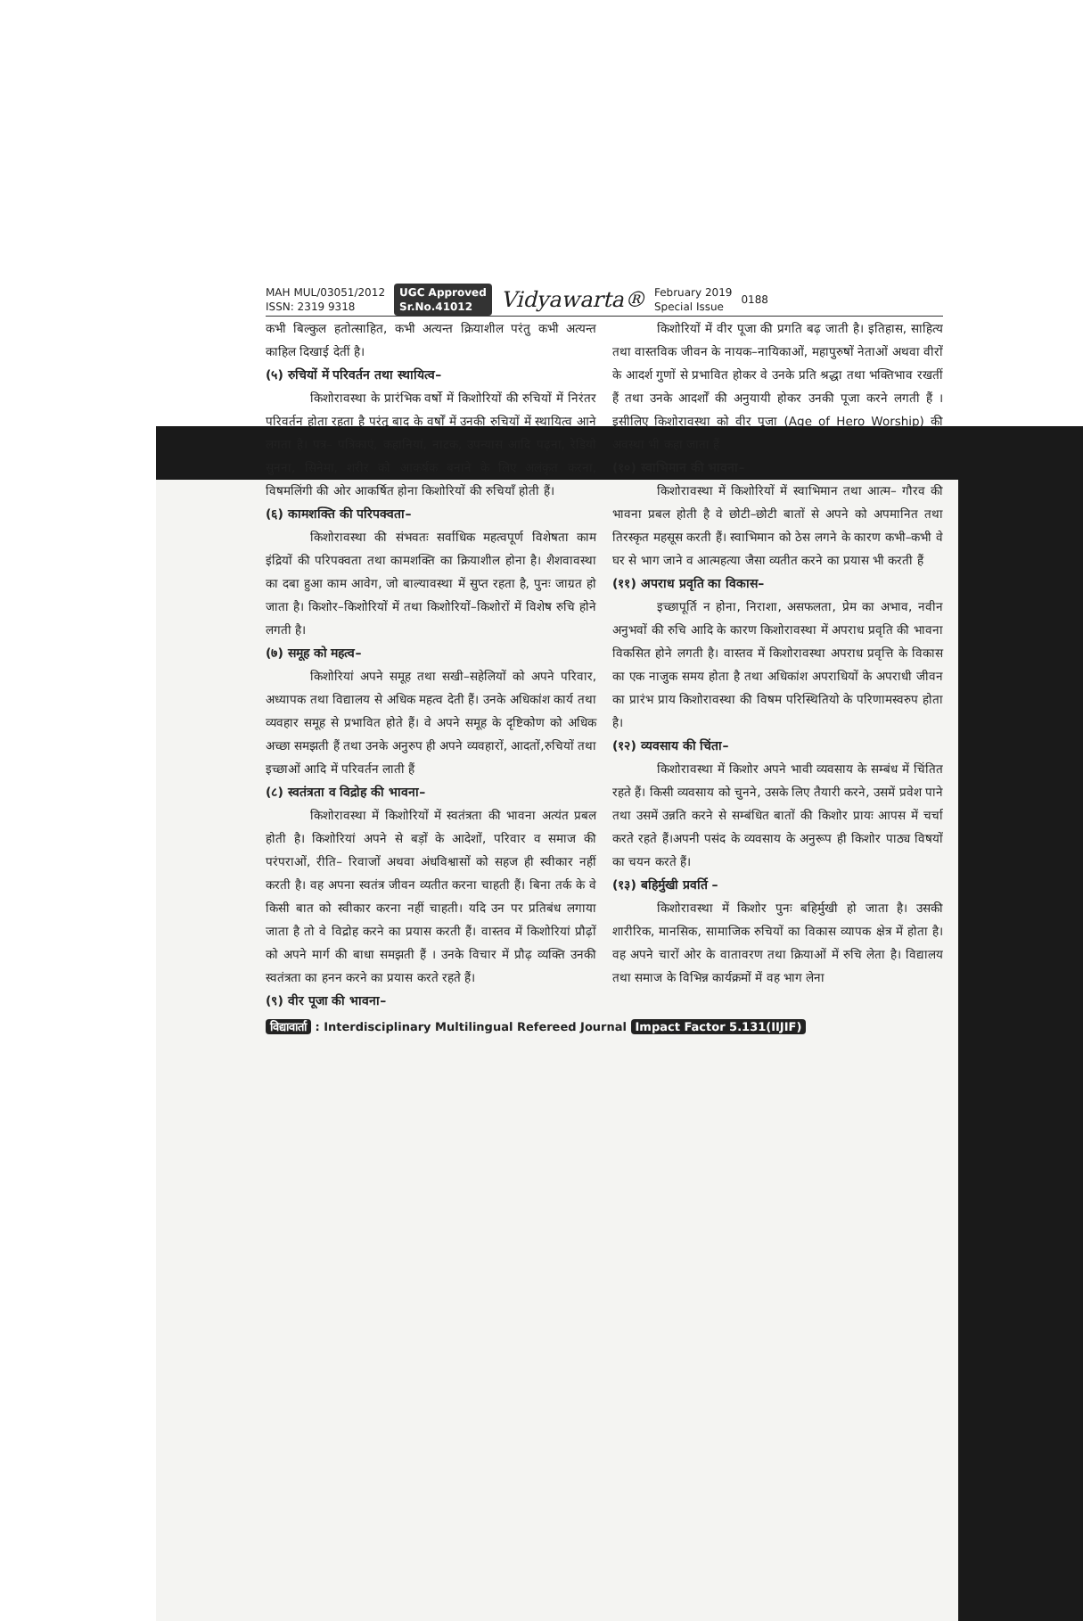MAH MUL/03051/2012
ISSN: 2319 9318
UGC Approved
Sr.No.41012
Vidyawarta®
February 2019
Special Issue
0188
कभी बिल्कुल हतोत्साहित, कभी अत्यन्त क्रियाशील परंतु कभी अत्यन्त काहिल दिखाई देतीं है।
(५) रुचियों में परिवर्तन तथा स्थायित्व–
किशोरावस्था के प्रारंभिक वर्षो में किशोरियों की रुचियों में निरंतर परिवर्तन होता रहता है परंतु बाद के वर्षों में उनकी रुचियों में स्थायित्व आने लगता है। पत्र– पत्रिकाएं, कहानियां, नाटक, उपन्यास आदि पढ़ना, रेडियो सुनना, सिनेमा, शरीर को आकर्षक बनाने के लिए अलंकृत करना, विषमलिंगी की ओर आकर्षित होना किशोरियों की रुचियाँ होती हैं।
(६) कामशक्ति की परिपक्वता–
किशोरावस्था की संभवतः सर्वाधिक महत्वपूर्ण विशेषता काम इंद्रियों की परिपक्वता तथा कामशक्ति का क्रियाशील होना है। शैशवावस्था का दबा हुआ काम आवेग, जो बाल्यावस्था में सुप्त रहता है, पुनः जाग्रत हो जाता है। किशोर–किशोरियों में तथा किशोरियों–किशोरों में विशेष रुचि होने लगती है।
(७) समूह को महत्व–
किशोरियां अपने समूह तथा सखी–सहेलियों को अपने परिवार, अध्यापक तथा विद्यालय से अधिक महत्व देती हैं। उनके अधिकांश कार्य तथा व्यवहार समूह से प्रभावित होते हैं। वे अपने समूह के दृष्टिकोण को अधिक अच्छा समझती हैं तथा उनके अनुरुप ही अपने व्यवहारों, आदतों,रुचियों तथा इच्छाओं आदि में परिवर्तन लाती हैं
(८) स्वतंत्रता व विद्रोह की भावना–
किशोरावस्था में किशोरियों में स्वतंत्रता की भावना अत्यंत प्रबल होती है। किशोरियां अपने से बड़ों के आदेशों, परिवार व समाज की परंपराओं, रीति– रिवाजों अथवा अंधविश्वासों को सहज ही स्वीकार नहीं करती है। वह अपना स्वतंत्र जीवन व्यतीत करना चाहती हैं। बिना तर्क के वे किसी बात को स्वीकार करना नहीं चाहती। यदि उन पर प्रतिबंध लगाया जाता है तो वे विद्रोह करने का प्रयास करती हैं। वास्तव में किशोरियां प्रौढ़ों को अपने मार्ग की बाधा समझती हैं । उनके विचार में प्रौढ़ व्यक्ति उनकी स्वतंत्रता का हनन करने का प्रयास करते रहते हैं।
(९) वीर पूजा की भावना–
किशोरियों में वीर पूजा की प्रगति बढ़ जाती है। इतिहास, साहित्य तथा वास्तविक जीवन के नायक–नायिकाओं, महापुरुषों नेताओं अथवा वीरों के आदर्श गुणों से प्रभावित होकर वे उनके प्रति श्रद्धा तथा भक्तिभाव रखतीं हैं तथा उनके आदर्शों की अनुयायी होकर उनकी पूजा करने लगती हैं । इसीलिए किशोरावस्था को वीर पूजा (Age of Hero Worship) की अवस्था भी कहा जाता हैं
(१०) स्वाभिमान की भावना–
किशोरावस्था में किशोरियों में स्वाभिमान तथा आत्म– गौरव की भावना प्रबल होती है वे छोटी–छोटी बातों से अपने को अपमानित तथा तिरस्कृत महसूस करती हैं। स्वाभिमान को ठेस लगने के कारण कभी–कभी वे घर से भाग जाने व आत्महत्या जैसा व्यतीत करने का प्रयास भी करती हैं
(११) अपराध प्रवृति का विकास–
इच्छापूर्ति न होना, निराशा, असफलता, प्रेम का अभाव, नवीन अनुभवों की रुचि आदि के कारण किशोरावस्था में अपराध प्रवृति की भावना विकसित होने लगती है। वास्तव में किशोरावस्था अपराध प्रवृत्ति के विकास का एक नाजुक समय होता है तथा अधिकांश अपराधियों के अपराधी जीवन का प्रारंभ प्राय किशोरावस्था की विषम परिस्थितियो के परिणामस्वरुप होता है।
(१२) व्यवसाय की चिंता–
किशोरावस्था में किशोर अपने भावी व्यवसाय के सम्बंध में चिंतित रहते हैं। किसी व्यवसाय को चुनने, उसके लिए तैयारी करने, उसमें प्रवेश पाने तथा उसमें उन्नति करने से सम्बंधित बातों की किशोर प्रायः आपस में चर्चा करते रहते हैं।अपनी पसंद के व्यवसाय के अनुरूप ही किशोर पाठ्य विषयों का चयन करते हैं।
(१३) बहिर्मुखी प्रवर्ति –
किशोरावस्था में किशोर पुनः बहिर्मुखी हो जाता है। उसकी शारीरिक, मानसिक, सामाजिक रुचियों का विकास व्यापक क्षेत्र में होता है। वह अपने चारों ओर के वातावरण तथा क्रियाओं में रुचि लेता है। विद्यालय तथा समाज के विभिन्न कार्यक्रमों में वह भाग लेना
विद्यावार्ता : Interdisciplinary Multilingual Refereed Journal Impact Factor 5.131(IIJIF)